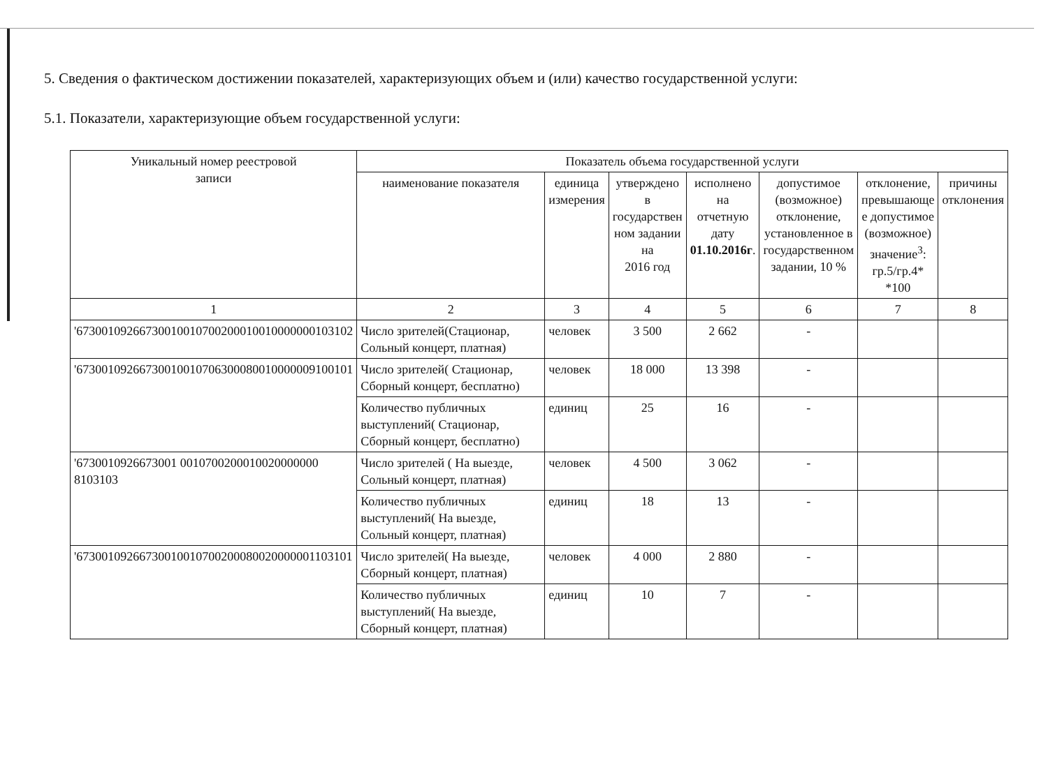5. Сведения о фактическом достижении показателей, характеризующих объем и (или) качество государственной услуги:
5.1. Показатели, характеризующие объем государственной услуги:
| Уникальный номер реестровой записи | Показатель объема государственной услуги | | | | | | |
| --- | --- | --- | --- | --- | --- | --- | --- |
| | наименование показателя | единица измерения | утверждено в государствен ном задании на 2016 год | исполнено на отчетную дату 01.10.2016г . | допустимое (возможное) отклонение, установленное в государственном задании, 10 % | отклонение, превышающе е допустимое (возможное) значение<sup>3</sup>: гр.5/гр.4* *100 | причины отклонения |
| 1 | 2 | 3 | 4 | 5 | 6 | 7 | 8 |
| '67300109266730010010700200010010000000103102 | Число зрителей(Стационар, Сольный концерт, платная) | человек | 3 500 | 2 662 | - | | |
| '67300109266730010010706300080010000009100101 | Число зрителей( Стационар, Сборный концерт, бесплатно) | человек | 18 000 | 13 398 | - | | |
| | Количество публичных выступлений( Стационар, Сборный концерт, бесплатно) | единиц | 25 | 16 | - | | |
| '6730010926673001 0010700200010020000000 8103103 | Число зрителей ( На выезде, Сольный концерт, платная) | человек | 4 500 | 3 062 | - | | |
| | Количество публичных выступлений( На выезде, Сольный концерт, платная) | единиц | 18 | 13 | - | | |
| '67300109266730010010700200080020000001103101 | Число зрителей( На выезде, Сборный концерт, платная) | человек | 4 000 | 2 880 | - | | |
| | Количество публичных выступлений( На выезде, Сборный концерт, платная) | единиц | 10 | 7 | - | | |